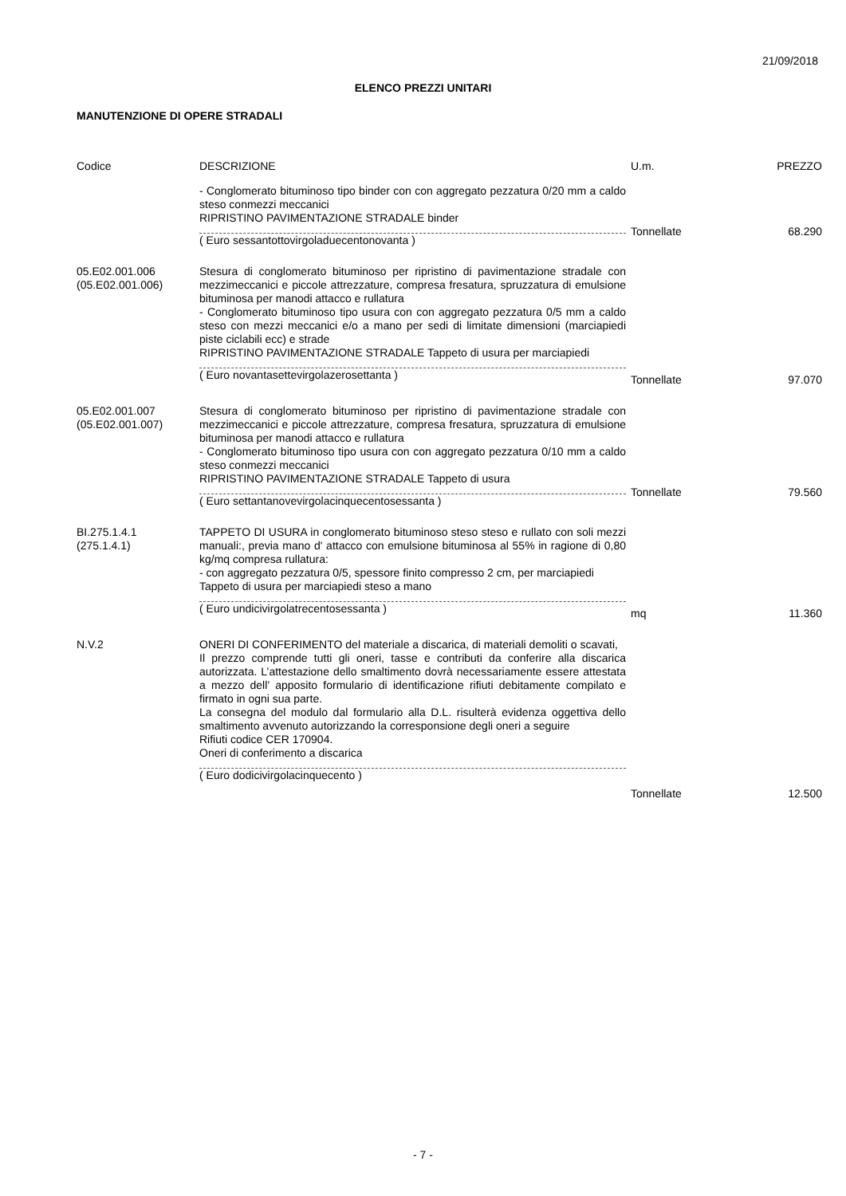21/09/2018
ELENCO PREZZI UNITARI
MANUTENZIONE DI OPERE STRADALI
| Codice | DESCRIZIONE | U.m. | PREZZO |
| --- | --- | --- | --- |
| | - Conglomerato bituminoso tipo binder con con aggregato pezzatura 0/20 mm a caldo steso conmezzi meccanici RIPRISTINO PAVIMENTAZIONE STRADALE binder ( Euro sessantottovirgoladuecentonovanta ) | Tonnellate | 68.290 |
| 05.E02.001.006 (05.E02.001.006) | Stesura di conglomerato bituminoso per ripristino di pavimentazione stradale con mezzimeccanici e piccole attrezzature, compresa fresatura, spruzzatura di emulsione bituminosa per manodi attacco e rullatura - Conglomerato bituminoso tipo usura con con aggregato pezzatura 0/5 mm a caldo steso con mezzi meccanici e/o a mano per sedi di limitate dimensioni (marciapiedi piste ciclabili ecc) e strade RIPRISTINO PAVIMENTAZIONE STRADALE Tappeto di usura per marciapiedi ( Euro novantasettevirgolazerosettanta ) | Tonnellate | 97.070 |
| 05.E02.001.007 (05.E02.001.007) | Stesura di conglomerato bituminoso per ripristino di pavimentazione stradale con mezzimeccanici e piccole attrezzature, compresa fresatura, spruzzatura di emulsione bituminosa per manodi attacco e rullatura - Conglomerato bituminoso tipo usura con con aggregato pezzatura 0/10 mm a caldo steso conmezzi meccanici RIPRISTINO PAVIMENTAZIONE STRADALE Tappeto di usura ( Euro settantanovevirgolacinquecentosessanta ) | Tonnellate | 79.560 |
| BI.275.1.4.1 (275.1.4.1) | TAPPETO DI USURA in conglomerato bituminoso steso steso e rullato con soli mezzi manuali:, previa mano d' attacco con emulsione bituminosa al 55% in ragione di 0,80 kg/mq compresa rullatura: - con aggregato pezzatura 0/5, spessore finito compresso 2 cm, per marciapiedi Tappeto di usura per marciapiedi steso a mano ( Euro undicivirgolatrecentosessanta ) | mq | 11.360 |
| N.V.2 | ONERI DI CONFERIMENTO del materiale a discarica, di materiali demoliti o scavati, Il prezzo comprende tutti gli oneri, tasse e contributi da conferire alla discarica autorizzata. L’attestazione dello smaltimento dovrà necessariamente essere attestata a mezzo dell’ apposito formulario di identificazione rifiuti debitamente compilato e firmato in ogni sua parte. La consegna del modulo dal formulario alla D.L. risulterà evidenza oggettiva dello smaltimento avvenuto autorizzando la corresponsione degli oneri a seguire Rifiuti codice CER 170904. Oneri di conferimento a discarica ( Euro dodicivirgolacinquecento ) | Tonnellate | 12.500 |
- 7 -